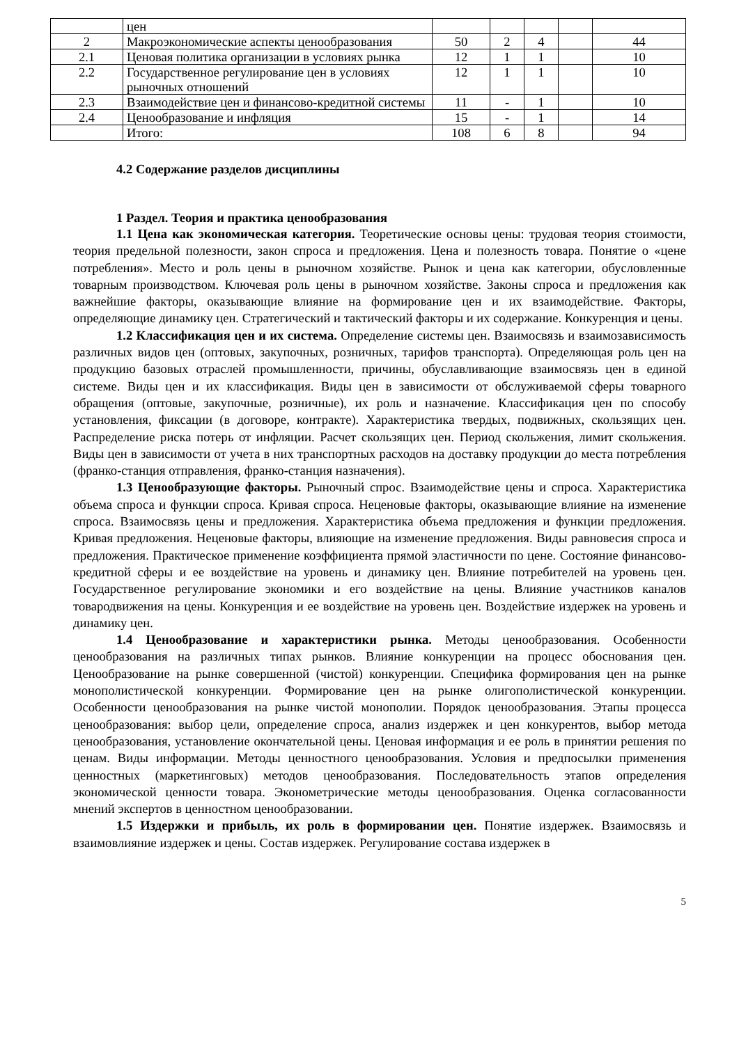| | цен | | | | | |
| 2 | Макроэкономические аспекты ценообразования | 50 | 2 | 4 | | 44 |
| 2.1 | Ценовая политика организации в условиях рынка | 12 | 1 | 1 | | 10 |
| 2.2 | Государственное регулирование цен в условиях рыночных отношений | 12 | 1 | 1 | | 10 |
| 2.3 | Взаимодействие цен и финансово-кредитной системы | 11 | - | 1 | | 10 |
| 2.4 | Ценообразование и инфляция | 15 | - | 1 | | 14 |
| | Итого: | 108 | 6 | 8 | | 94 |
4.2 Содержание разделов дисциплины
1 Раздел. Теория и практика ценообразования
1.1 Цена как экономическая категория. Теоретические основы цены: трудовая теория стоимости, теория предельной полезности, закон спроса и предложения. Цена и полезность товара. Понятие о «цене потребления». Место и роль цены в рыночном хозяйстве. Рынок и цена как категории, обусловленные товарным производством. Ключевая роль цены в рыночном хозяйстве. Законы спроса и предложения как важнейшие факторы, оказывающие влияние на формирование цен и их взаимодействие. Факторы, определяющие динамику цен. Стратегический и тактический факторы и их содержание. Конкуренция и цены.
1.2 Классификация цен и их система. Определение системы цен. Взаимосвязь и взаимозависимость различных видов цен (оптовых, закупочных, розничных, тарифов транспорта). Определяющая роль цен на продукцию базовых отраслей промышленности, причины, обуславливающие взаимосвязь цен в единой системе. Виды цен и их классификация. Виды цен в зависимости от обслуживаемой сферы товарного обращения (оптовые, закупочные, розничные), их роль и назначение. Классификация цен по способу установления, фиксации (в договоре, контракте). Характеристика твердых, подвижных, скользящих цен. Распределение риска потерь от инфляции. Расчет скользящих цен. Период скольжения, лимит скольжения. Виды цен в зависимости от учета в них транспортных расходов на доставку продукции до места потребления (франко-станция отправления, франко-станция назначения).
1.3 Ценообразующие факторы. Рыночный спрос. Взаимодействие цены и спроса. Характеристика объема спроса и функции спроса. Кривая спроса. Неценовые факторы, оказывающие влияние на изменение спроса. Взаимосвязь цены и предложения. Характеристика объема предложения и функции предложения. Кривая предложения. Неценовые факторы, влияющие на изменение предложения. Виды равновесия спроса и предложения. Практическое применение коэффициента прямой эластичности по цене. Состояние финансово-кредитной сферы и ее воздействие на уровень и динамику цен. Влияние потребителей на уровень цен. Государственное регулирование экономики и его воздействие на цены. Влияние участников каналов товародвижения на цены. Конкуренция и ее воздействие на уровень цен. Воздействие издержек на уровень и динамику цен.
1.4 Ценообразование и характеристики рынка. Методы ценообразования. Особенности ценообразования на различных типах рынков. Влияние конкуренции на процесс обоснования цен. Ценообразование на рынке совершенной (чистой) конкуренции. Специфика формирования цен на рынке монополистической конкуренции. Формирование цен на рынке олигополистической конкуренции. Особенности ценообразования на рынке чистой монополии. Порядок ценообразования. Этапы процесса ценообразования: выбор цели, определение спроса, анализ издержек и цен конкурентов, выбор метода ценообразования, установление окончательной цены. Ценовая информация и ее роль в принятии решения по ценам. Виды информации. Методы ценностного ценообразования. Условия и предпосылки применения ценностных (маркетинговых) методов ценообразования. Последовательность этапов определения экономической ценности товара. Эконометрические методы ценообразования. Оценка согласованности мнений экспертов в ценностном ценообразовании.
1.5 Издержки и прибыль, их роль в формировании цен. Понятие издержек. Взаимосвязь и взаимовлияние издержек и цены. Состав издержек. Регулирование состава издержек в
5